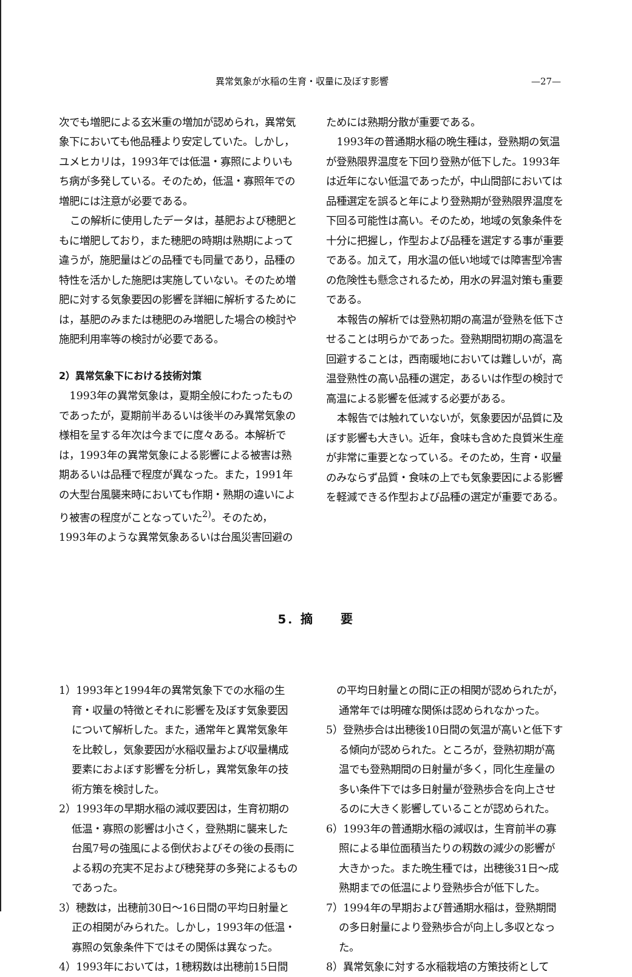異常気象が水稲の生育・収量に及ぼす影響 —27—
次でも増肥による玄米重の増加が認められ，異常気象下においても他品種より安定していた。しかし，ユメヒカリは，1993年では低温・寡照によりいもち病が多発している。そのため，低温・寡照年での増肥には注意が必要である。
この解析に使用したデータは，基肥および穂肥ともに増肥しており，また穂肥の時期は熟期によって違うが，施肥量はどの品種でも同量であり，品種の特性を活かした施肥は実施していない。そのため増肥に対する気象要因の影響を詳細に解析するためには，基肥のみまたは穂肥のみ増肥した場合の検討や施肥利用率等の検討が必要である。
2）異常気象下における技術対策
1993年の異常気象は，夏期全般にわたったものであったが，夏期前半あるいは後半のみ異常気象の様相を呈する年次は今までに度々ある。本解析では，1993年の異常気象による影響による被害は熟期あるいは品種で程度が異なった。また，1991年の大型台風襲来時においても作期・熟期の違いにより被害の程度がことなっていた<sup>2)</sup>。そのため，1993年のような異常気象あるいは台風災害回避の
ためには熟期分散が重要である。
1993年の普通期水稲の晩生種は，登熟期の気温が登熟限界温度を下回り登熟が低下した。1993年は近年にない低温であったが，中山間部においては品種選定を誤ると年により登熟期が登熟限界温度を下回る可能性は高い。そのため，地域の気象条件を十分に把握し，作型および品種を選定する事が重要である。加えて，用水温の低い地域では障害型冷害の危険性も懸念されるため，用水の昇温対策も重要である。
本報告の解析では登熟初期の高温が登熟を低下させることは明らかであった。登熟期間初期の高温を回避することは，西南暖地においては難しいが，高温登熟性の高い品種の選定，あるいは作型の検討で高温による影響を低減する必要がある。
本報告では触れていないが，気象要因が品質に及ぼす影響も大きい。近年，食味も含めた良質米生産が非常に重要となっている。そのため，生育・収量のみならず品質・食味の上でも気象要因による影響を軽減できる作型および品種の選定が重要である。
5．摘　　要
1）1993年と1994年の異常気象下での水稲の生育・収量の特徴とそれに影響を及ぼす気象要因について解析した。また，通常年と異常気象年を比較し，気象要因が水稲収量および収量構成要素におよぼす影響を分析し，異常気象年の技術方策を検討した。
2）1993年の早期水稲の減収要因は，生育初期の低温・寡照の影響は小さく，登熟期に襲来した台風7号の強風による倒伏およびその後の長雨による籾の充実不足および穂発芽の多発によるものであった。
3）穂数は，出穂前30日〜16日間の平均日射量と正の相関がみられた。しかし，1993年の低温・寡照の気象条件下ではその関係は異なった。
4）1993年においては，1穂籾数は出穂前15日間
　の平均日射量との間に正の相関が認められたが，通常年では明確な関係は認められなかった。
5）登熟歩合は出穂後10日間の気温が高いと低下する傾向が認められた。ところが，登熟初期が高温でも登熟期間の日射量が多く，同化生産量の多い条件下では多日射量が登熟歩合を向上させるのに大きく影響していることが認められた。
6）1993年の普通期水稲の減収は，生育前半の寡照による単位面積当たりの籾数の減少の影響が大きかった。また晩生種では，出穂後31日〜成熟期までの低温により登熟歩合が低下した。
7）1994年の早期および普通期水稲は，登熟期間の多日射量により登熟歩合が向上し多収となった。
8）異常気象に対する水稲栽培の方策技術として